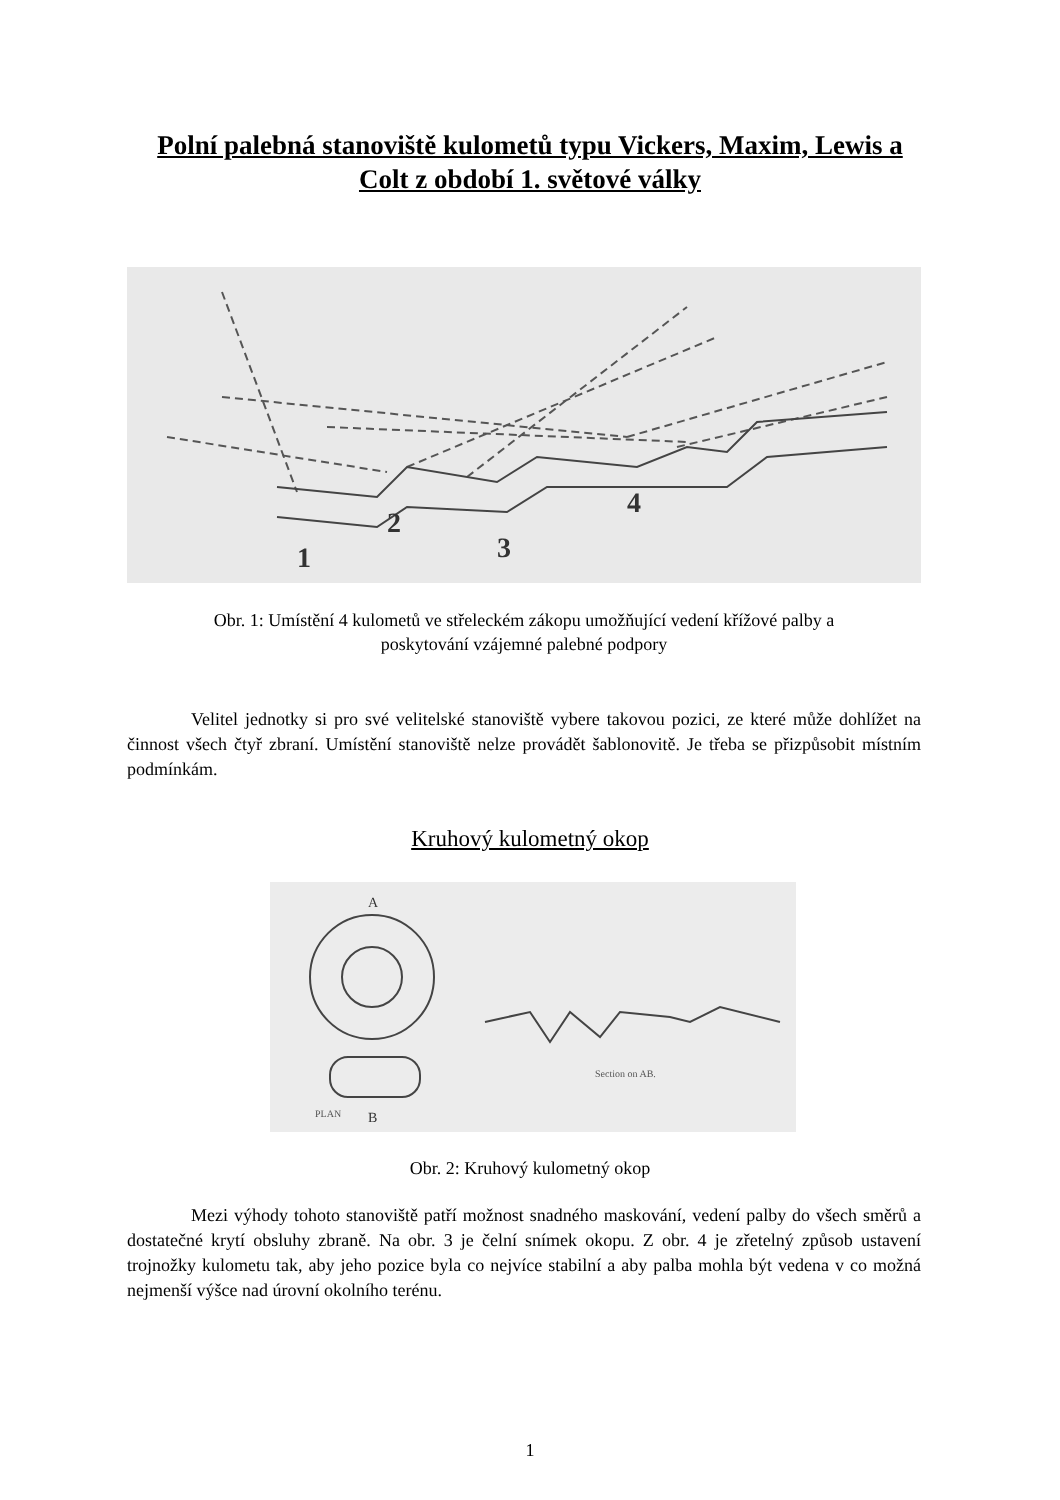Polní palebná stanoviště kulometů typu Vickers, Maxim, Lewis a
Colt z období 1. světové války
1
2
3
4
Obr. 1: Umístění 4 kulometů ve střeleckém zákopu umožňující vedení křížové palby a
poskytování vzájemné palebné podpory
Velitel jednotky si pro své velitelské stanoviště vybere takovou pozici, ze které může dohlížet na činnost všech čtyř zbraní. Umístění stanoviště nelze provádět šablonovitě. Je třeba se přizpůsobit místním podmínkám.
Kruhový kulometný okop
A
B
PLAN
Section on AB.
Obr. 2: Kruhový kulometný okop
Mezi výhody tohoto stanoviště patří možnost snadného maskování, vedení palby do všech směrů a dostatečné krytí obsluhy zbraně. Na obr. 3 je čelní snímek okopu. Z obr. 4 je zřetelný způsob ustavení trojnožky kulometu tak, aby jeho pozice byla co nejvíce stabilní a aby palba mohla být vedena v co možná nejmenší výšce nad úrovní okolního terénu.
1